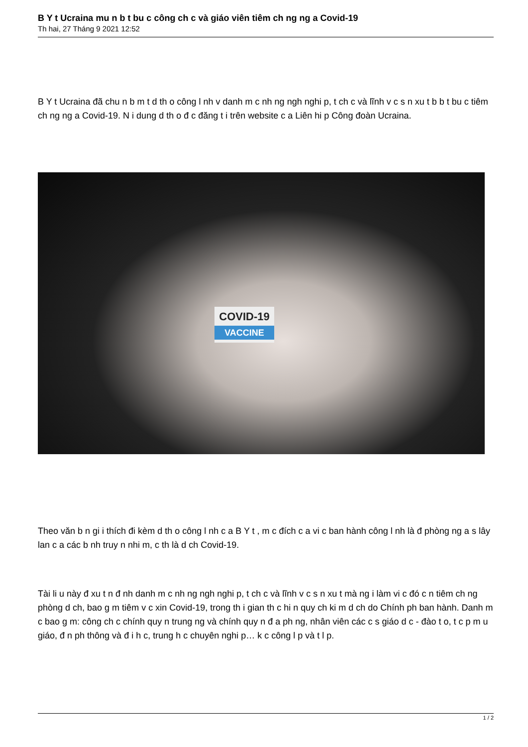B Y t Ucraina mu n b t bu c công ch c và giáo viên tiêm ch ng ng a Covid-19
Th hai, 27 Tháng 9 2021 12:52
B Y t Ucraina đã chu n b m t d th o công l nh v danh m c nh ng ngh nghi p, t ch c và lĩnh v c s n xu t b b t bu c tiêm ch ng ng a Covid-19. N i dung d th o đ c đăng t i trên website c a Liên hi p Công đoàn Ucraina.
COVID-19
VACCINE
Theo văn b n gi i thích đi kèm d th o công l nh c a B Y t , m c đích c a vi c ban hành công l nh là đ phòng ng a s lây lan c a các b nh truy n nhi m, c th là d ch Covid-19.
Tài li u này đ xu t n đ nh danh m c nh ng ngh nghi p, t ch c và lĩnh v c s n xu t mà ng i làm vi c đó c n tiêm ch ng phòng d ch, bao g m tiêm v c xin Covid-19, trong th i gian th c hi n quy ch ki m d ch do Chính ph ban hành. Danh m c bao g m: công ch c chính quy n trung ng và chính quy n đ a ph ng, nhân viên các c s giáo d c - đào t o, t c p m u giáo, đ n ph thông và đ i h c, trung h c chuyên nghi p… k c công l p và t l p.
1 / 2